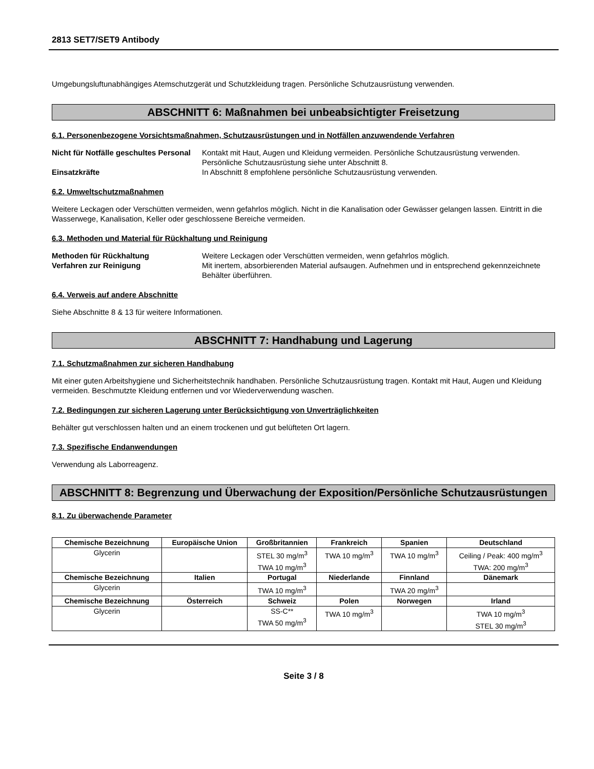2813 SET7/SET9 Antibody
Umgebungsluftunabhängiges Atemschutzgerät und Schutzkleidung tragen. Persönliche Schutzausrüstung verwenden.
ABSCHNITT 6: Maßnahmen bei unbeabsichtigter Freisetzung
6.1. Personenbezogene Vorsichtsmaßnahmen, Schutzausrüstungen und in Notfällen anzuwendende Verfahren
Nicht für Notfälle geschultes Personal
Kontakt mit Haut, Augen und Kleidung vermeiden. Persönliche Schutzausrüstung verwenden. Persönliche Schutzausrüstung siehe unter Abschnitt 8.
Einsatzkräfte In Abschnitt 8 empfohlene persönliche Schutzausrüstung verwenden.
6.2. Umweltschutzmaßnahmen
Weitere Leckagen oder Verschütten vermeiden, wenn gefahrlos möglich. Nicht in die Kanalisation oder Gewässer gelangen lassen. Eintritt in die Wasserwege, Kanalisation, Keller oder geschlossene Bereiche vermeiden.
6.3. Methoden und Material für Rückhaltung und Reinigung
Methoden für Rückhaltung Weitere Leckagen oder Verschütten vermeiden, wenn gefahrlos möglich.
Verfahren zur Reinigung Mit inertem, absorbierenden Material aufsaugen. Aufnehmen und in entsprechend gekennzeichnete Behälter überführen.
6.4. Verweis auf andere Abschnitte
Siehe Abschnitte 8 & 13 für weitere Informationen.
ABSCHNITT 7: Handhabung und Lagerung
7.1. Schutzmaßnahmen zur sicheren Handhabung
Mit einer guten Arbeitshygiene und Sicherheitstechnik handhaben. Persönliche Schutzausrüstung tragen. Kontakt mit Haut, Augen und Kleidung vermeiden. Beschmutzte Kleidung entfernen und vor Wiederverwendung waschen.
7.2. Bedingungen zur sicheren Lagerung unter Berücksichtigung von Unverträglichkeiten
Behälter gut verschlossen halten und an einem trockenen und gut belüfteten Ort lagern.
7.3. Spezifische Endanwendungen
Verwendung als Laborreagenz.
ABSCHNITT 8: Begrenzung und Überwachung der Exposition/Persönliche Schutzausrüstungen
8.1. Zu überwachende Parameter
| Chemische Bezeichnung | Europäische Union | Großbritannien | Frankreich | Spanien | Deutschland |
| --- | --- | --- | --- | --- | --- |
| Glycerin | | STEL 30 mg/m<sup>3</sup> TWA 10 mg/m<sup>3</sup> | TWA 10 mg/m<sup>3</sup> | TWA 10 mg/m<sup>3</sup> | Ceiling / Peak: 400 mg/m<sup>3</sup> TWA: 200 mg/m<sup>3</sup> |
| Chemische Bezeichnung | Italien | Portugal | Niederlande | Finnland | Dänemark |
| Glycerin | | TWA 10 mg/m<sup>3</sup> | | TWA 20 mg/m<sup>3</sup> | |
| Chemische Bezeichnung | Österreich | Schweiz | Polen | Norwegen | Irland |
| Glycerin | | SS-C** TWA 50 mg/m<sup>3</sup> | TWA 10 mg/m<sup>3</sup> | | TWA 10 mg/m<sup>3</sup> STEL 30 mg/m<sup>3</sup> |
Seite 3 / 8